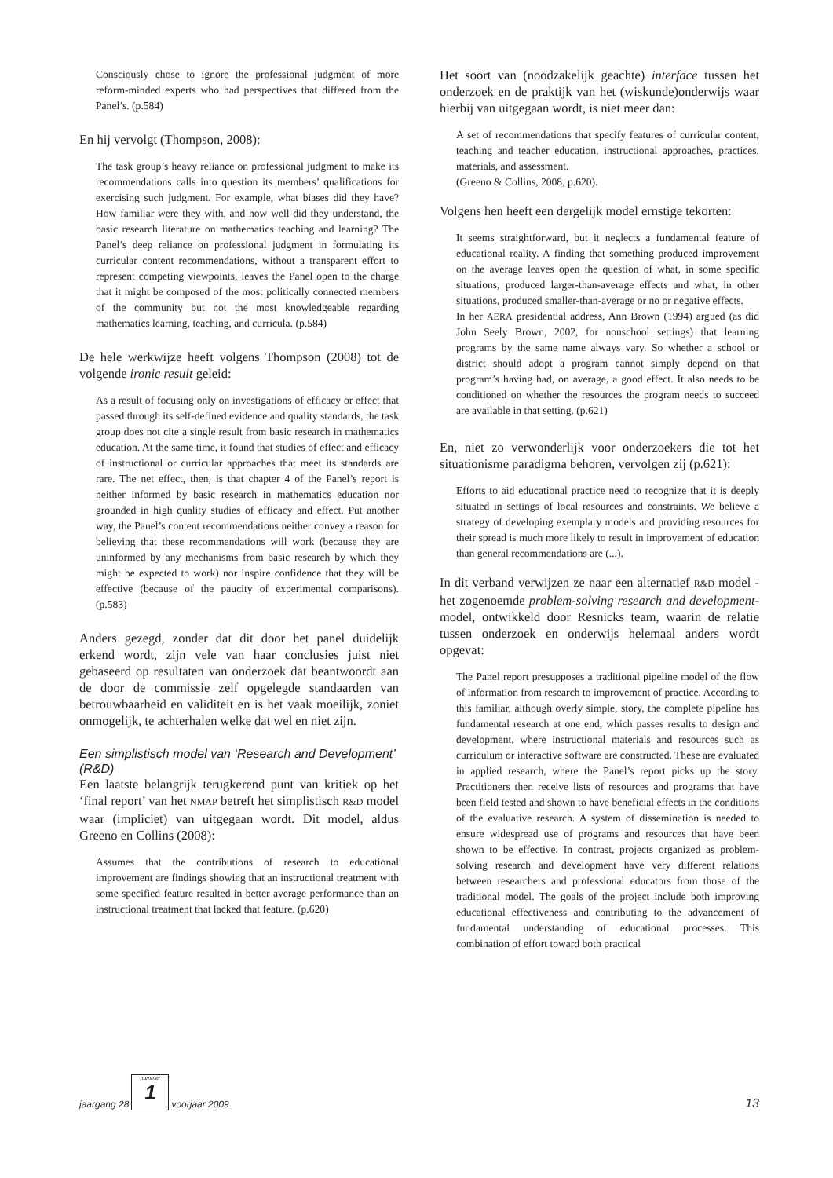Consciously chose to ignore the professional judgment of more reform-minded experts who had perspectives that differed from the Panel’s. (p.584)
En hij vervolgt (Thompson, 2008):
The task group’s heavy reliance on professional judgment to make its recommendations calls into question its members’ qualifications for exercising such judgment. For example, what biases did they have? How familiar were they with, and how well did they understand, the basic research literature on mathematics teaching and learning? The Panel’s deep reliance on professional judgment in formulating its curricular content recommendations, without a transparent effort to represent competing viewpoints, leaves the Panel open to the charge that it might be composed of the most politically connected members of the community but not the most knowledgeable regarding mathematics learning, teaching, and curricula. (p.584)
De hele werkwijze heeft volgens Thompson (2008) tot de volgende ironic result geleid:
As a result of focusing only on investigations of efficacy or effect that passed through its self-defined evidence and quality standards, the task group does not cite a single result from basic research in mathematics education. At the same time, it found that studies of effect and efficacy of instructional or curricular approaches that meet its standards are rare. The net effect, then, is that chapter 4 of the Panel’s report is neither informed by basic research in mathematics education nor grounded in high quality studies of efficacy and effect. Put another way, the Panel’s content recommendations neither convey a reason for believing that these recommendations will work (because they are uninformed by any mechanisms from basic research by which they might be expected to work) nor inspire confidence that they will be effective (because of the paucity of experimental comparisons). (p.583)
Anders gezegd, zonder dat dit door het panel duidelijk erkend wordt, zijn vele van haar conclusies juist niet gebaseerd op resultaten van onderzoek dat beantwoordt aan de door de commissie zelf opgelegde standaarden van betrouwbaarheid en validiteit en is het vaak moeilijk, zoniet onmogelijk, te achterhalen welke dat wel en niet zijn.
Een simplistisch model van ‘Research and Development’ (R&D)
Een laatste belangrijk terugkerend punt van kritiek op het ‘final report’ van het NMAP betreft het simplistisch R&D model waar (impliciet) van uitgegaan wordt. Dit model, aldus Greeno en Collins (2008):
Assumes that the contributions of research to educational improvement are findings showing that an instructional treatment with some specified feature resulted in better average performance than an instructional treatment that lacked that feature. (p.620)
Het soort van (noodzakelijk geachte) interface tussen het onderzoek en de praktijk van het (wiskunde)onderwijs waar hierbij van uitgegaan wordt, is niet meer dan:
A set of recommendations that specify features of curricular content, teaching and teacher education, instructional approaches, practices, materials, and assessment.
(Greeno & Collins, 2008, p.620).
Volgens hen heeft een dergelijk model ernstige tekorten:
It seems straightforward, but it neglects a fundamental feature of educational reality. A finding that something produced improvement on the average leaves open the question of what, in some specific situations, produced larger-than-average effects and what, in other situations, produced smaller-than-average or no or negative effects.
In her AERA presidential address, Ann Brown (1994) argued (as did John Seely Brown, 2002, for nonschool settings) that learning programs by the same name always vary. So whether a school or district should adopt a program cannot simply depend on that program’s having had, on average, a good effect. It also needs to be conditioned on whether the resources the program needs to succeed are available in that setting. (p.621)
En, niet zo verwonderlijk voor onderzoekers die tot het situationisme paradigma behoren, vervolgen zij (p.621):
Efforts to aid educational practice need to recognize that it is deeply situated in settings of local resources and constraints. We believe a strategy of developing exemplary models and providing resources for their spread is much more likely to result in improvement of education than general recommendations are (...).
In dit verband verwijzen ze naar een alternatief R&D model - het zogenoemde problem-solving research and development-model, ontwikkeld door Resnicks team, waarin de relatie tussen onderzoek en onderwijs helemaal anders wordt opgevat:
The Panel report presupposes a traditional pipeline model of the flow of information from research to improvement of practice. According to this familiar, although overly simple, story, the complete pipeline has fundamental research at one end, which passes results to design and development, where instructional materials and resources such as curriculum or interactive software are constructed. These are evaluated in applied research, where the Panel’s report picks up the story. Practitioners then receive lists of resources and programs that have been field tested and shown to have beneficial effects in the conditions of the evaluative research. A system of dissemination is needed to ensure widespread use of programs and resources that have been shown to be effective. In contrast, projects organized as problem-solving research and development have very different relations between researchers and professional educators from those of the traditional model. The goals of the project include both improving educational effectiveness and contributing to the advancement of fundamental understanding of educational processes. This combination of effort toward both practical
jaargang 28
nummer
1
voorjaar 2009 13